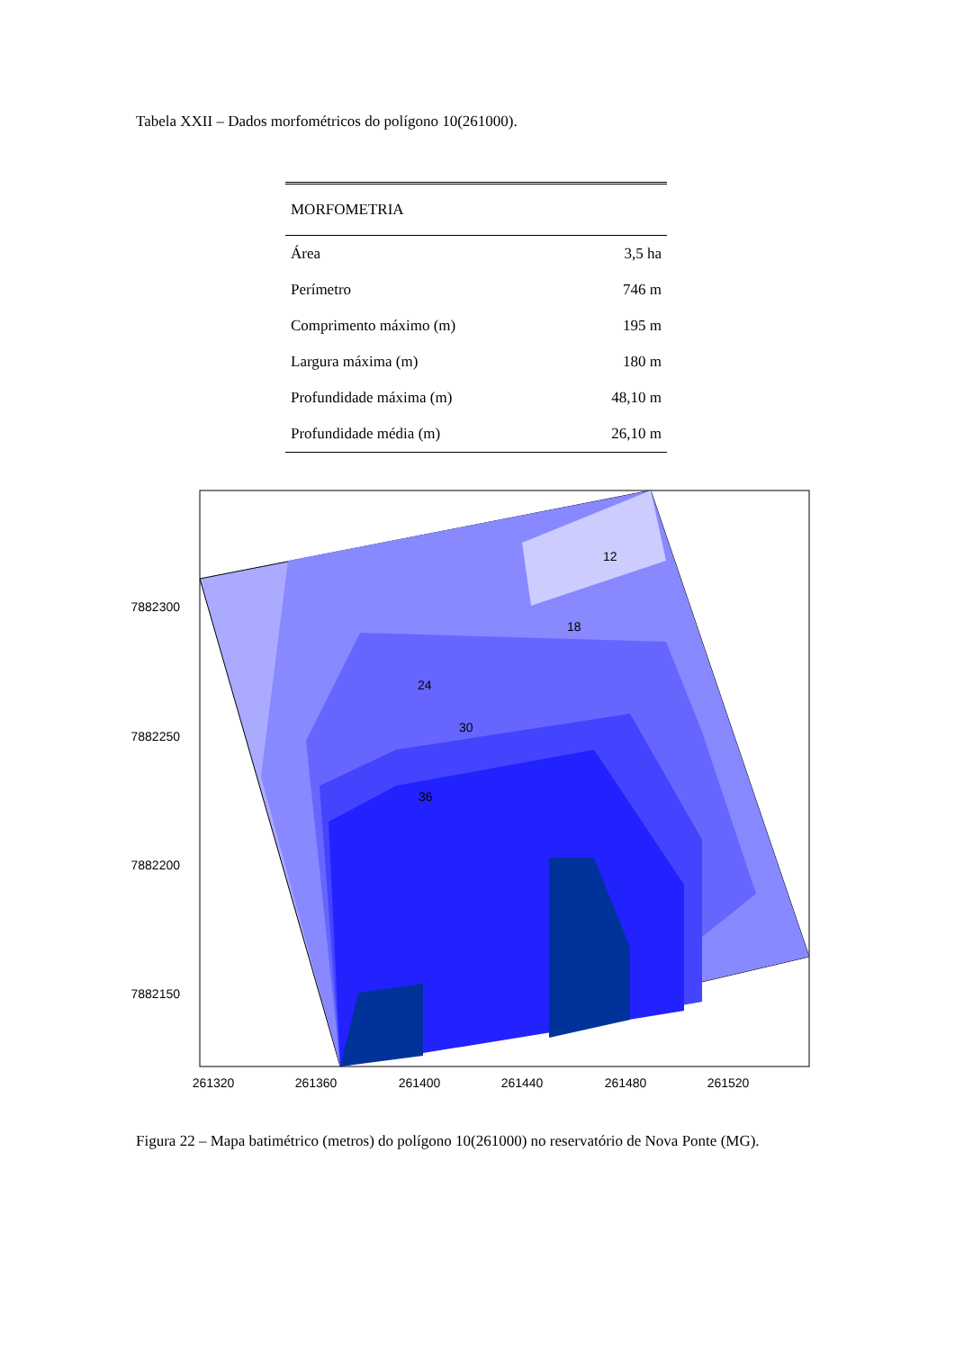Tabela XXII – Dados morfométricos do polígono 10(261000).
| MORFOMETRIA | |
| --- | --- |
| Área | 3,5 ha |
| Perímetro | 746 m |
| Comprimento máximo (m) | 195 m |
| Largura máxima (m) | 180 m |
| Profundidade máxima (m) | 48,10 m |
| Profundidade média (m) | 26,10 m |
7882300
7882250
7882200
7882150
261320
261360
261400
261440
261480
261520
24
30
36
12
18
Figura 22 – Mapa batimétrico (metros) do polígono 10(261000) no reservatório de Nova Ponte (MG).